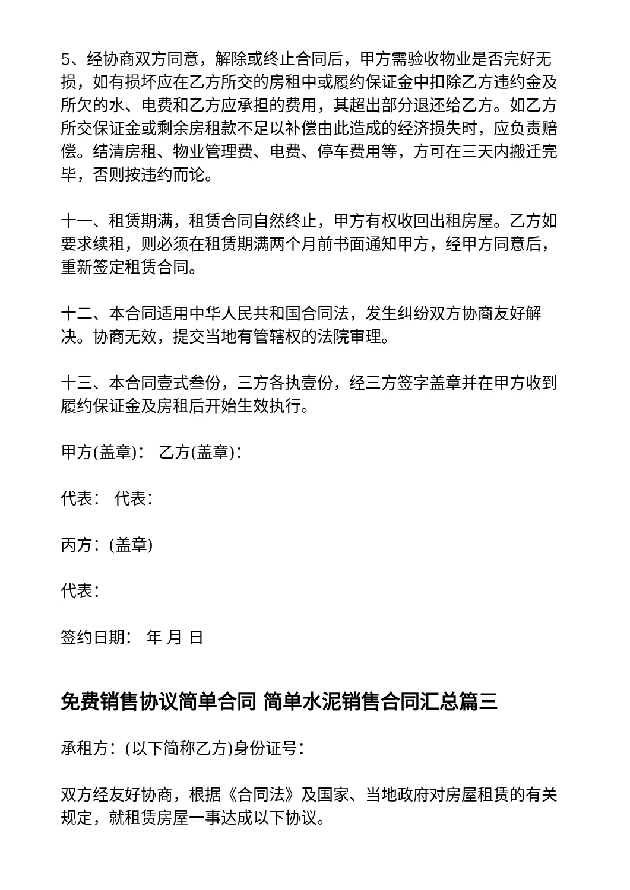5、经协商双方同意，解除或终止合同后，甲方需验收物业是否完好无损，如有损坏应在乙方所交的房租中或履约保证金中扣除乙方违约金及所欠的水、电费和乙方应承担的费用，其超出部分退还给乙方。如乙方所交保证金或剩余房租款不足以补偿由此造成的经济损失时，应负责赔偿。结清房租、物业管理费、电费、停车费用等，方可在三天内搬迁完毕，否则按违约而论。
十一、租赁期满，租赁合同自然终止，甲方有权收回出租房屋。乙方如要求续租，则必须在租赁期满两个月前书面通知甲方，经甲方同意后，重新签定租赁合同。
十二、本合同适用中华人民共和国合同法，发生纠纷双方协商友好解决。协商无效，提交当地有管辖权的法院审理。
十三、本合同壹式叁份，三方各执壹份，经三方签字盖章并在甲方收到履约保证金及房租后开始生效执行。
甲方(盖章)： 乙方(盖章)：
代表： 代表：
丙方：(盖章)
代表：
签约日期： 年 月 日
免费销售协议简单合同 简单水泥销售合同汇总篇三
承租方：(以下简称乙方)身份证号：
双方经友好协商，根据《合同法》及国家、当地政府对房屋租赁的有关规定，就租赁房屋一事达成以下协议。